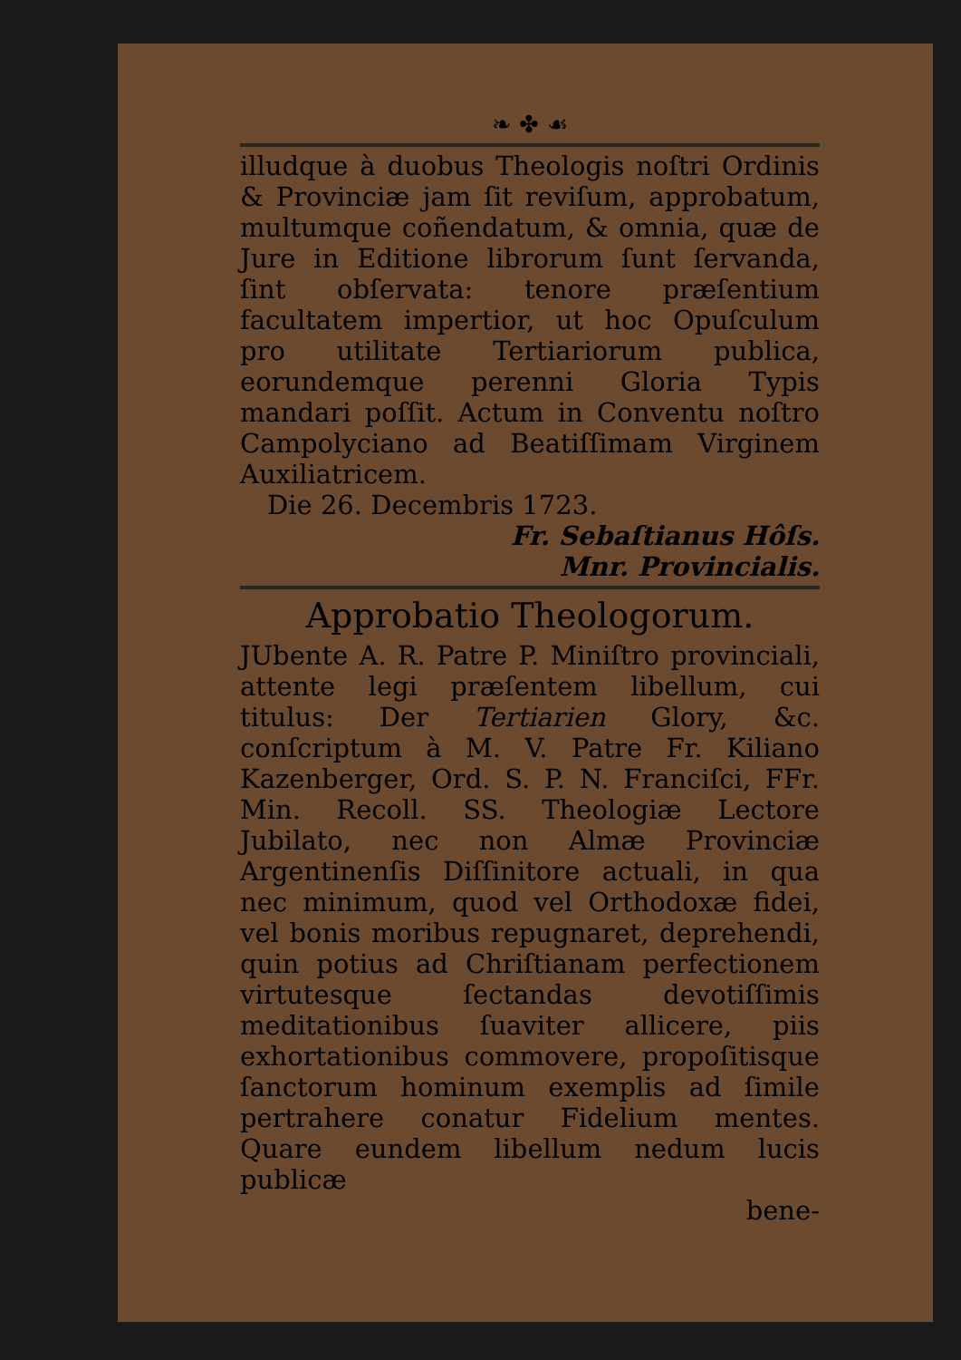❧ ✤ ☙
illudque à duobus Theologis noſtri Ordinis & Provinciæ jam ſit reviſum, approbatum, multumque coñendatum, & omnia, quæ de Jure in Editione librorum ſunt ſervanda, ſint obſervata: tenore præſentium facultatem impertior, ut hoc Opuſculum pro utilitate Tertiariorum publica, eorundemque perenni Gloria Typis mandari poſſit. Actum in Conventu noſtro Campolyciano ad Beatiſſimam Virginem Auxiliatricem.
Die 26. Decembris 1723.
Fr. Sebaſtianus Hôſs.
Mnr. Provincialis.
Approbatio Theologorum.
JUbente A. R. Patre P. Miniſtro provinciali, attente legi præſentem libellum, cui titulus: Der Tertiarien Glory, &c. conſcriptum à M. V. Patre Fr. Kiliano Kazenberger, Ord. S. P. N. Franciſci, FFr. Min. Recoll. SS. Theologiæ Lectore Jubilato, nec non Almæ Provinciæ Argentinenſis Diſſinitore actuali, in qua nec minimum, quod vel Orthodoxæ fidei, vel bonis moribus repugnaret, deprehendi, quin potius ad Chriſtianam perfectionem virtutesque ſectandas devotiſſimis meditationibus ſuaviter allicere, piis exhortationibus commovere, propoſitisque ſanctorum hominum exemplis ad ſimile pertrahere conatur Fidelium mentes. Quare eundem libellum nedum lucis publicæ
bene-